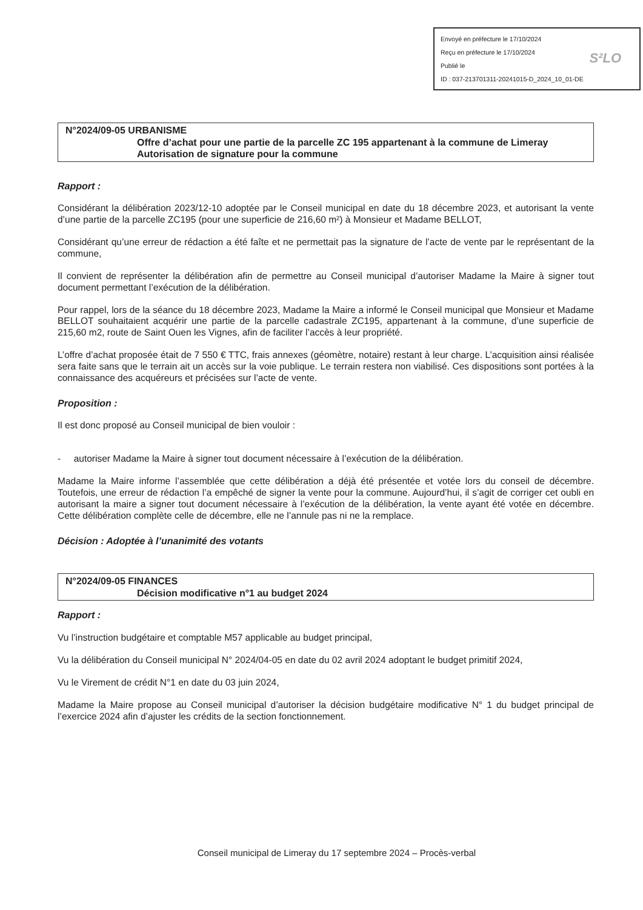Envoyé en préfecture le 17/10/2024
Reçu en préfecture le 17/10/2024
Publié le
ID : 037-213701311-20241015-D_2024_10_01-DE
S²LO
N°2024/09-05 URBANISME
Offre d’achat pour une partie de la parcelle ZC 195 appartenant à la commune de Limeray
Autorisation de signature pour la commune
Rapport :
Considérant la délibération 2023/12-10 adoptée par le Conseil municipal en date du 18 décembre 2023, et autorisant la vente d’une partie de la parcelle ZC195 (pour une superficie de 216,60 m²) à Monsieur et Madame BELLOT,
Considérant qu’une erreur de rédaction a été faîte et ne permettait pas la signature de l’acte de vente par le représentant de la commune,
Il convient de représenter la délibération afin de permettre au Conseil municipal d’autoriser Madame la Maire à signer tout document permettant l’exécution de la délibération.
Pour rappel, lors de la séance du 18 décembre 2023, Madame la Maire a informé le Conseil municipal que Monsieur et Madame BELLOT souhaitaient acquérir une partie de la parcelle cadastrale ZC195, appartenant à la commune, d’une superficie de 215,60 m2, route de Saint Ouen les Vignes, afin de faciliter l’accès à leur propriété.
L’offre d’achat proposée était de 7 550 € TTC, frais annexes (géomètre, notaire) restant à leur charge. L’acquisition ainsi réalisée sera faite sans que le terrain ait un accès sur la voie publique. Le terrain restera non viabilisé. Ces dispositions sont portées à la connaissance des acquéreurs et précisées sur l’acte de vente.
Proposition :
Il est donc proposé au Conseil municipal de bien vouloir :
- autoriser Madame la Maire à signer tout document nécessaire à l’exécution de la délibération.
Madame la Maire informe l’assemblée que cette délibération a déjà été présentée et votée lors du conseil de décembre. Toutefois, une erreur de rédaction l’a empêché de signer la vente pour la commune. Aujourd’hui, il s’agit de corriger cet oubli en autorisant la maire a signer tout document nécessaire à l’exécution de la délibération, la vente ayant été votée en décembre. Cette délibération complète celle de décembre, elle ne l’annule pas ni ne la remplace.
Décision : Adoptée à l’unanimité des votants
N°2024/09-05 FINANCES
Décision modificative n°1 au budget 2024
Rapport :
Vu l’instruction budgétaire et comptable M57 applicable au budget principal,
Vu la délibération du Conseil municipal N° 2024/04-05 en date du 02 avril 2024 adoptant le budget primitif 2024,
Vu le Virement de crédit N°1 en date du 03 juin 2024,
Madame la Maire propose au Conseil municipal d’autoriser la décision budgétaire modificative N° 1 du budget principal de l’exercice 2024 afin d’ajuster les crédits de la section fonctionnement.
Conseil municipal de Limeray du 17 septembre 2024 – Procès-verbal